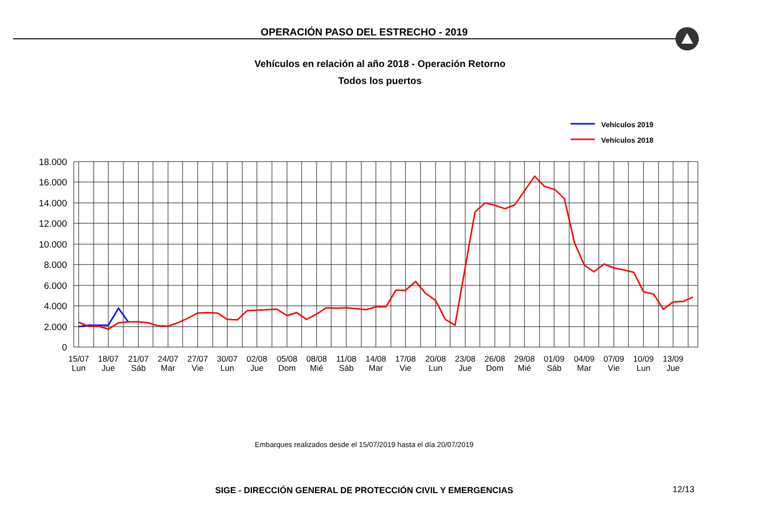OPERACIÓN PASO DEL ESTRECHO - 2019
Vehículos en relación al año 2018 - Operación Retorno
Todos los puertos
Vehículos 2019
Vehículos 2018
18.000
16.000
14.000
12.000
10.000
8.000
6.000
4.000
2.000
0
15/07
Lun
18/07
Jue
21/07
Sáb
24/07
Mar
27/07
Vie
30/07
Lun
02/08
Jue
05/08
Dom
08/08
Mié
11/08
Sáb
14/08
Mar
17/08
Vie
20/08
Lun
23/08
Jue
26/08
Dom
29/08
Mié
01/09
Sáb
04/09
Mar
07/09
Vie
10/09
Lun
13/09
Jue
Embarques realizados desde el 15/07/2019 hasta el día 20/07/2019
SIGE - DIRECCIÓN GENERAL DE PROTECCIÓN CIVIL Y EMERGENCIAS 12/13